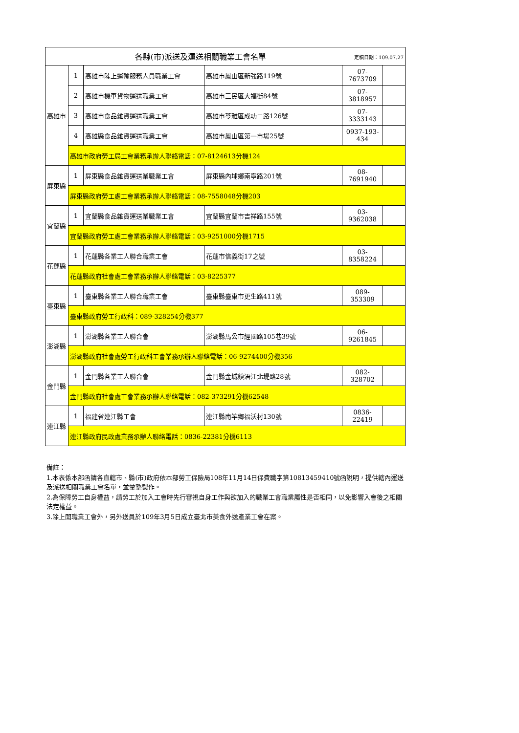| 定稿日期：109.07.27 各縣(市)派送及運送相關職業工會名單 | | | | | |
| 高雄市 | 1 | 高雄市陸上運輸服務人員職業工會 | 高雄市鳳山區新強路119號 | 07-7673709 | |
| | 2 | 高雄市機車貨物運送職業工會 | 高雄市三民區大福街84號 | 07-3818957 | |
| | 3 | 高雄市食品雜貨運送職業工會 | 高雄市苓雅區成功二路126號 | 07-3333143 | |
| | 4 | 高雄縣食品雜貨運送職業工會 | 高雄市鳳山區第一市場25號 | 0937-193-434 | |
| | 高雄市政府勞工局工會業務承辦人聯絡電話：07-8124613分機124 | | | | |
| 屏東縣 | 1 | 屏東縣食品雜貨運送業職業工會 | 屏東縣內埔鄉南寧路201號 | 08-7691940 | |
| | 屏東縣政府勞工處工會業務承辦人聯絡電話：08-7558048分機203 | | | | |
| 宜蘭縣 | 1 | 宜蘭縣食品雜貨運送業職業工會 | 宜蘭縣宜蘭市吉祥路155號 | 03-9362038 | |
| | 宜蘭縣政府勞工處工會業務承辦人聯絡電話：03-9251000分機1715 | | | | |
| 花蓮縣 | 1 | 花蓮縣各業工人聯合職業工會 | 花蓮市信義街17之號 | 03-8358224 | |
| | 花蓮縣政府社會處工會業務承辦人聯絡電話：03-8225377 | | | | |
| 臺東縣 | 1 | 臺東縣各業工人聯合職業工會 | 臺東縣臺東市更生路411號 | 089-353309 | |
| | 臺東縣政府勞工行政科：089-328254分機377 | | | | |
| 澎湖縣 | 1 | 澎湖縣各業工人聯合會 | 澎湖縣馬公市經國路105巷39號 | 06-9261845 | |
| | 澎湖縣政府社會處勞工行政科工會業務承辦人聯絡電話：06-9274400分機356 | | | | |
| 金門縣 | 1 | 金門縣各業工人聯合會 | 金門縣金城鎮浯江北堤路28號 | 082-328702 | |
| | 金門縣政府社會處工會業務承辦人聯絡電話：082-373291分機62548 | | | | |
| 連江縣 | 1 | 福建省連江縣工會 | 連江縣南竿鄉福沃村130號 | 0836-22419 | |
| | 連江縣政府民政處業務承辦人聯絡電話：0836-22381分機6113 | | | | |
備註：
1.本表係本部函請各直轄市、縣(市)政府依本部勞工保險局108年11月14日保費職字第10813459410號函說明，提供轄內運送及派送相關職業工會名單，並彙整製作。
2.為保障勞工自身權益，請勞工於加入工會時先行審視自身工作與欲加入的職業工會職業屬性是否相同，以免影響入會後之相關法定權益。
3.除上開職業工會外，另外送員於109年3月5日成立臺北市美食外送產業工會在案。